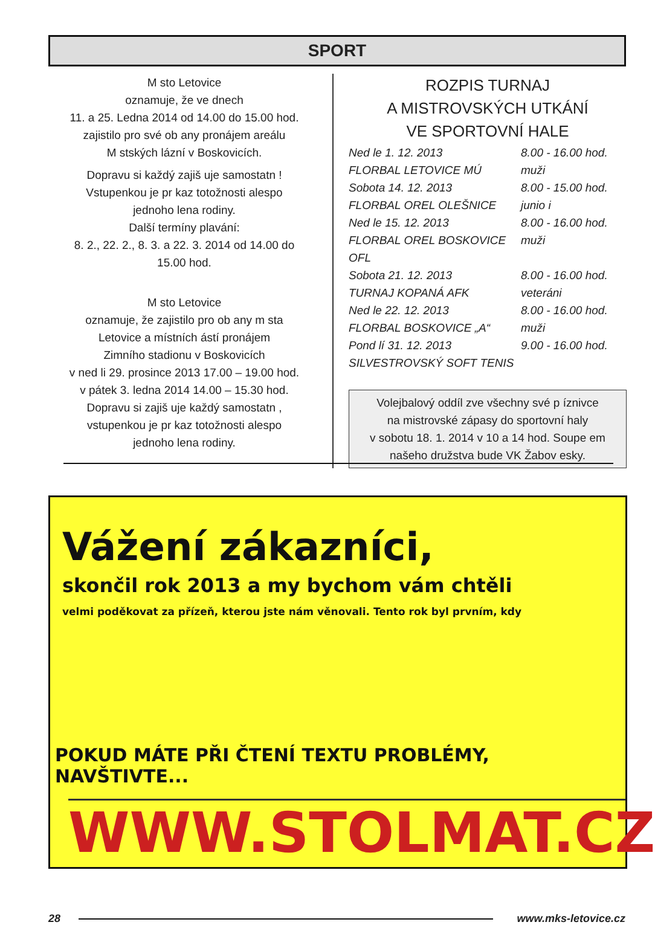SPORT
M sto Letovice
oznamuje, že ve dnech
11. a 25. Ledna 2014 od 14.00 do 15.00 hod.
zajistilo pro své ob any pronájem areálu
M stských lázní v Boskovicích.
Dopravu si každý zajiš uje samostatn !
Vstupenkou je pr kaz totožnosti alespo
jednoho lena rodiny.
Další termíny plavání:
8. 2., 22. 2., 8. 3. a 22. 3. 2014 od 14.00 do
15.00 hod.
M sto Letovice
oznamuje, že zajistilo pro ob any m sta
Letovice a místních ástí pronájem
Zimního stadionu v Boskovicích
v ned li 29. prosince 2013 17.00 – 19.00 hod.
v pátek 3. ledna 2014 14.00 – 15.30 hod.
Dopravu si zajiš uje každý samostatn ,
vstupenkou je pr kaz totožnosti alespo
jednoho lena rodiny.
ROZPIS TURNAJ
A MISTROVSKÝCH UTKÁNÍ
VE SPORTOVNÍ HALE
Ned le 1. 12. 2013 8.00 - 16.00 hod.
FLORBAL LETOVICE MÚ muži
Sobota 14. 12. 2013 8.00 - 15.00 hod.
FLORBAL OREL OLEŠNICE junio i
Ned le 15. 12. 2013 8.00 - 16.00 hod.
FLORBAL OREL BOSKOVICE OFL muži
Sobota 21. 12. 2013 8.00 - 16.00 hod.
TURNAJ KOPANÁ AFK veteráni
Ned le 22. 12. 2013 8.00 - 16.00 hod.
FLORBAL BOSKOVICE „A“ muži
Pond lí 31. 12. 2013 9.00 - 16.00 hod.
SILVESTROVSKÝ SOFT TENIS
Volejbalový oddíl zve všechny své p íznivce
na mistrovské zápasy do sportovní haly
v sobotu 18. 1. 2014 v 10 a 14 hod. Soupe em
našeho družstva bude VK Žabov esky.
Vážení zákazníci,
skončil rok 2013 a my bychom vám chtěli
velmi poděkovat za přízeň, kterou jste nám věnovali. Tento rok byl prvním, kdy
POKUD MÁTE PŘI ČTENÍ TEXTU PROBLÉMY, NAVŠTIVTE...
WWW.STOLMAT.CZ
28 www.mks-letovice.cz